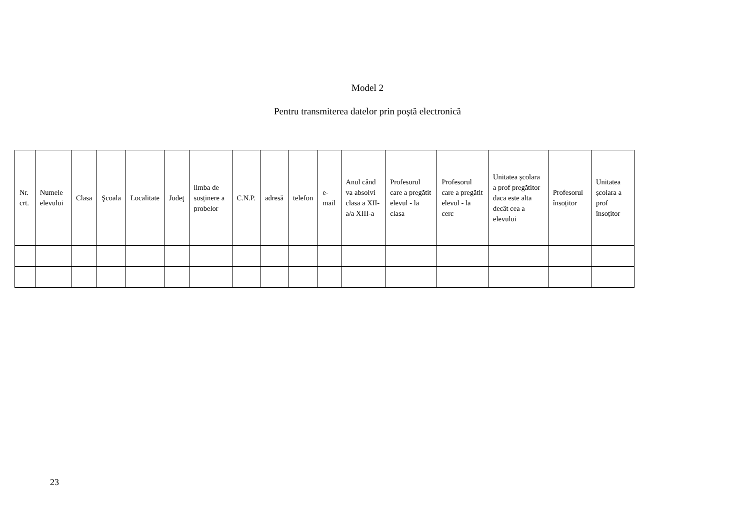Model 2
Pentru transmiterea datelor prin poştă electronică
| Nr. crt. | Numele elevului | Clasa | Şcoala | Localitate | Judeţ | limba de susținere a probelor | C.N.P. | adresă | telefon | e-mail | Anul când va absolvi clasa a XII-a/a XIII-a | Profesorul care a pregătit elevul - la clasa | Profesorul care a pregătit elevul - la cerc | Unitatea școlara a prof pregătitor daca este alta decât cea a elevului | Profesorul însoțitor | Unitatea școlara a prof însoțitor |
| --- | --- | --- | --- | --- | --- | --- | --- | --- | --- | --- | --- | --- | --- | --- | --- | --- |
23